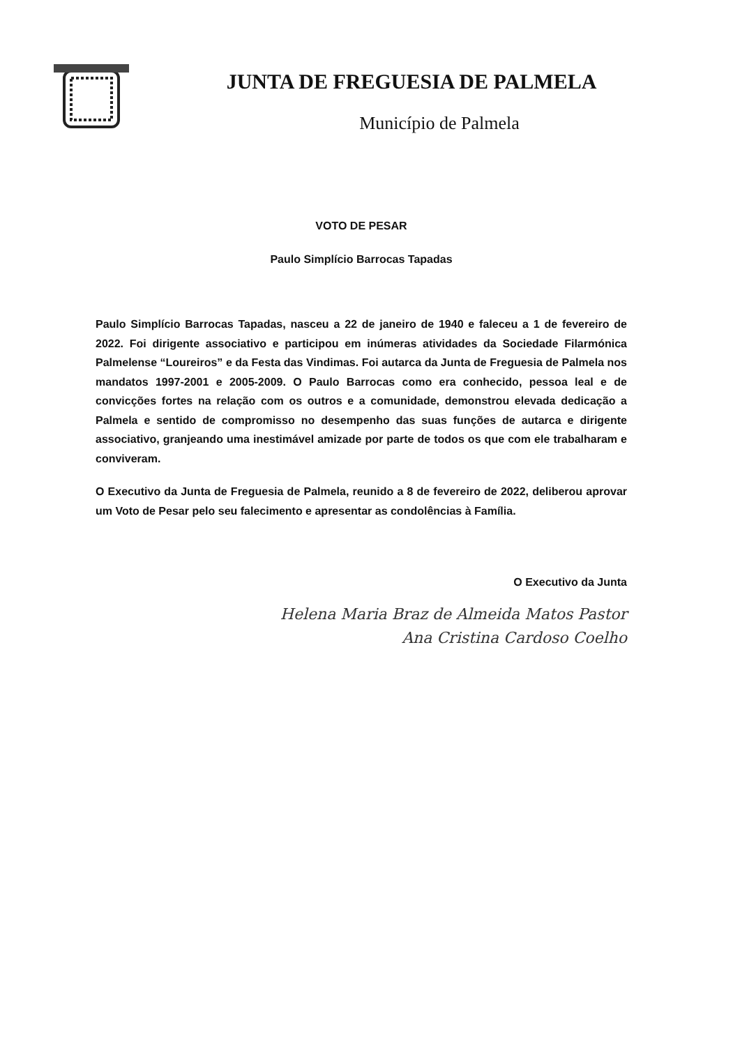JUNTA DE FREGUESIA DE PALMELA
Município de Palmela
VOTO DE PESAR
Paulo Simplício Barrocas Tapadas
Paulo Simplício Barrocas Tapadas, nasceu a 22 de janeiro de 1940 e faleceu a 1 de fevereiro de 2022. Foi dirigente associativo e participou em inúmeras atividades da Sociedade Filarmónica Palmelense “Loureiros” e da Festa das Vindimas. Foi autarca da Junta de Freguesia de Palmela nos mandatos 1997-2001 e 2005-2009. O Paulo Barrocas como era conhecido, pessoa leal e de convicções fortes na relação com os outros e a comunidade, demonstrou elevada dedicação a Palmela e sentido de compromisso no desempenho das suas funções de autarca e dirigente associativo, granjeando uma inestimável amizade por parte de todos os que com ele trabalharam e conviveram.
O Executivo da Junta de Freguesia de Palmela, reunido a 8 de fevereiro de 2022, deliberou aprovar um Voto de Pesar pelo seu falecimento e apresentar as condolências à Família.
O Executivo da Junta
Helena Maria Braz de Almeida Matos Pastor
Ana Cristina Cardoso Coelho